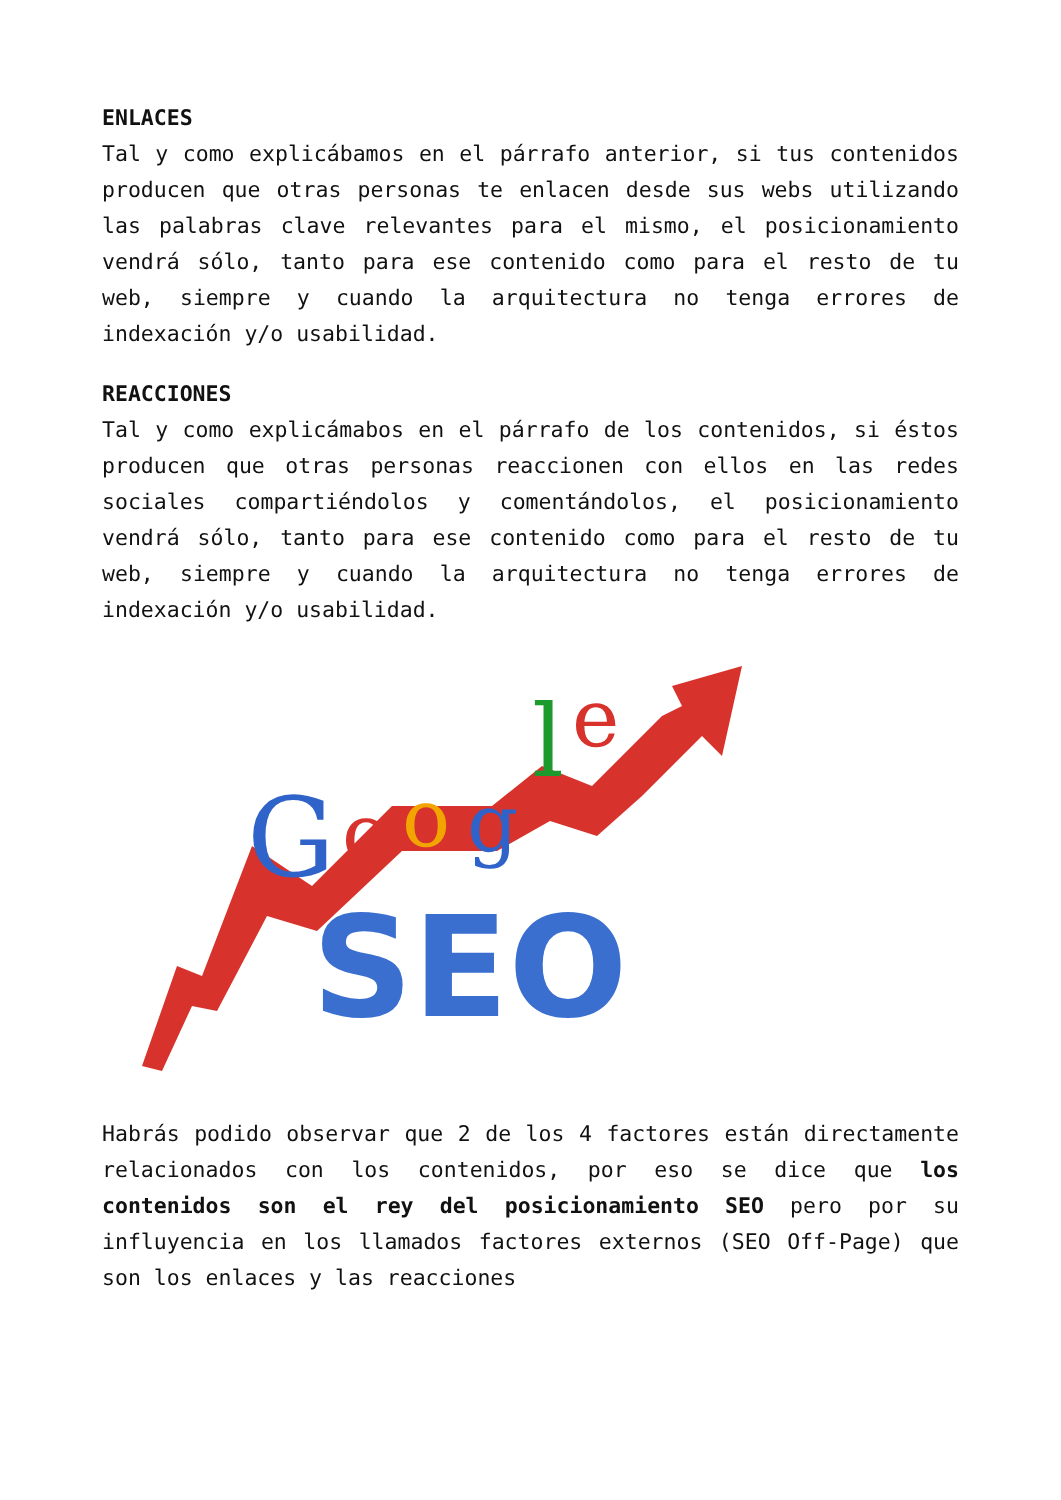ENLACES
Tal y como explicábamos en el párrafo anterior, si tus contenidos producen que otras personas te enlacen desde sus webs utilizando las palabras clave relevantes para el mismo, el posicionamiento vendrá sólo, tanto para ese contenido como para el resto de tu web, siempre y cuando la arquitectura no tenga errores de indexación y/o usabilidad.
REACCIONES
Tal y como explicámabos en el párrafo de los contenidos, si éstos producen que otras personas reaccionen con ellos en las redes sociales compartiéndolos y comentándolos, el posicionamiento vendrá sólo, tanto para ese contenido como para el resto de tu web, siempre y cuando la arquitectura no tenga errores de indexación y/o usabilidad.
G
o
o
g
l
e
SEO
Habrás podido observar que 2 de los 4 factores están directamente relacionados con los contenidos, por eso se dice que los contenidos son el rey del posicionamiento SEO pero por su influyencia en los llamados factores externos (SEO Off-Page) que son los enlaces y las reacciones